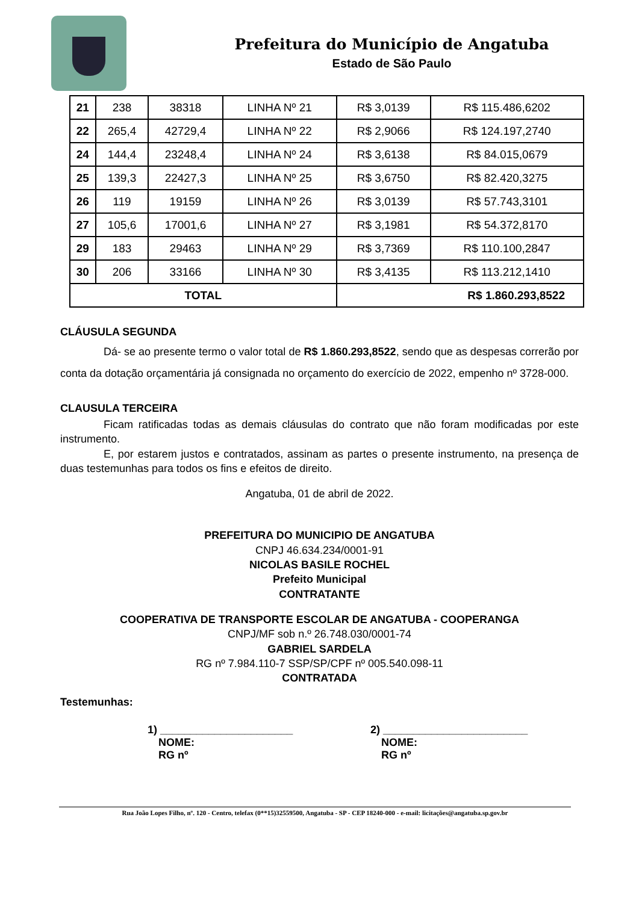Prefeitura do Município de Angatuba
Estado de São Paulo
| 21 | 238 | 38318 | LINHA Nº 21 | R$ 3,0139 | R$ 115.486,6202 |
| 22 | 265,4 | 42729,4 | LINHA Nº 22 | R$ 2,9066 | R$ 124.197,2740 |
| 24 | 144,4 | 23248,4 | LINHA Nº 24 | R$ 3,6138 | R$ 84.015,0679 |
| 25 | 139,3 | 22427,3 | LINHA Nº 25 | R$ 3,6750 | R$ 82.420,3275 |
| 26 | 119 | 19159 | LINHA Nº 26 | R$ 3,0139 | R$ 57.743,3101 |
| 27 | 105,6 | 17001,6 | LINHA Nº 27 | R$ 3,1981 | R$ 54.372,8170 |
| 29 | 183 | 29463 | LINHA Nº 29 | R$ 3,7369 | R$ 110.100,2847 |
| 30 | 206 | 33166 | LINHA Nº 30 | R$ 3,4135 | R$ 113.212,1410 |
| TOTAL | | | | R$ 1.860.293,8522 | |
CLÁUSULA SEGUNDA
    Dá- se ao presente termo o valor total de R$ 1.860.293,8522, sendo que as despesas correrão por conta da dotação orçamentária já consignada no orçamento do exercício de 2022, empenho nº 3728-000.
CLAUSULA TERCEIRA
    Ficam ratificadas todas as demais cláusulas do contrato que não foram modificadas por este instrumento.
    E, por estarem justos e contratados, assinam as partes o presente instrumento, na presença de duas testemunhas para todos os fins e efeitos de direito.
Angatuba, 01 de abril de 2022.
PREFEITURA DO MUNICIPIO DE ANGATUBA
CNPJ 46.634.234/0001-91
NICOLAS BASILE ROCHEL
Prefeito Municipal
CONTRATANTE
COOPERATIVA DE TRANSPORTE ESCOLAR DE ANGATUBA - COOPERANGA
CNPJ/MF sob n.º 26.748.030/0001-74
GABRIEL SARDELA
RG nº 7.984.110-7 SSP/SP/CPF nº 005.540.098-11
CONTRATADA
Testemunhas:
1) ______________________
 NOME:
 RG nº
2) ________________________
 NOME:
 RG nº
Rua João Lopes Filho, nº. 120 - Centro, telefax (0**15)32559500, Angatuba - SP - CEP 18240-000 - e-mail: licitações@angatuba.sp.gov.br